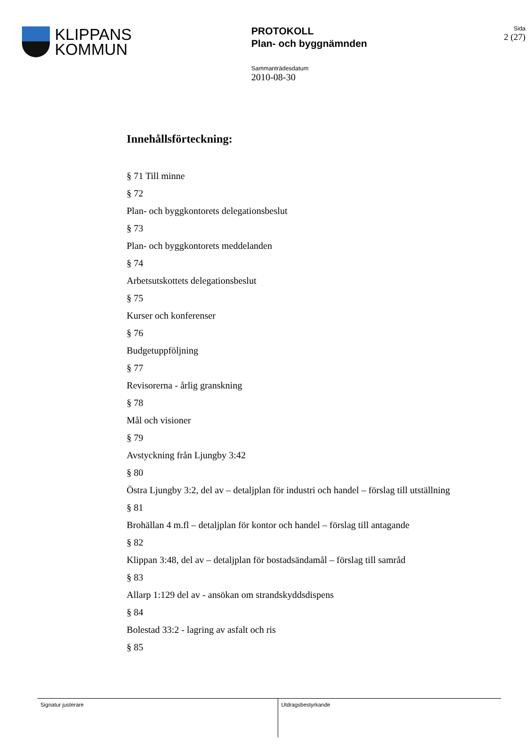KLIPPANS
KOMMUN
PROTOKOLL
Plan- och byggnämnden
Sammanträdesdatum
2010-08-30
Sida
2 (27)
Innehållsförteckning:
§ 71 Till minne
§ 72
Plan- och byggkontorets delegationsbeslut
§ 73
Plan- och byggkontorets meddelanden
§ 74
Arbetsutskottets delegationsbeslut
§ 75
Kurser och konferenser
§ 76
Budgetuppföljning
§ 77
Revisorerna - årlig granskning
§ 78
Mål och visioner
§ 79
Avstyckning från Ljungby 3:42
§ 80
Östra Ljungby 3:2, del av – detaljplan för industri och handel – förslag till utställning
§ 81
Brohällan 4 m.fl – detaljplan för kontor och handel – förslag till antagande
§ 82
Klippan 3:48, del av – detaljplan för bostadsändamål – förslag till samråd
§ 83
Allarp 1:129 del av - ansökan om strandskyddsdispens
§ 84
Bolestad 33:2 - lagring av asfalt och ris
§ 85
Signatur justerare Utdragsbestyrkande